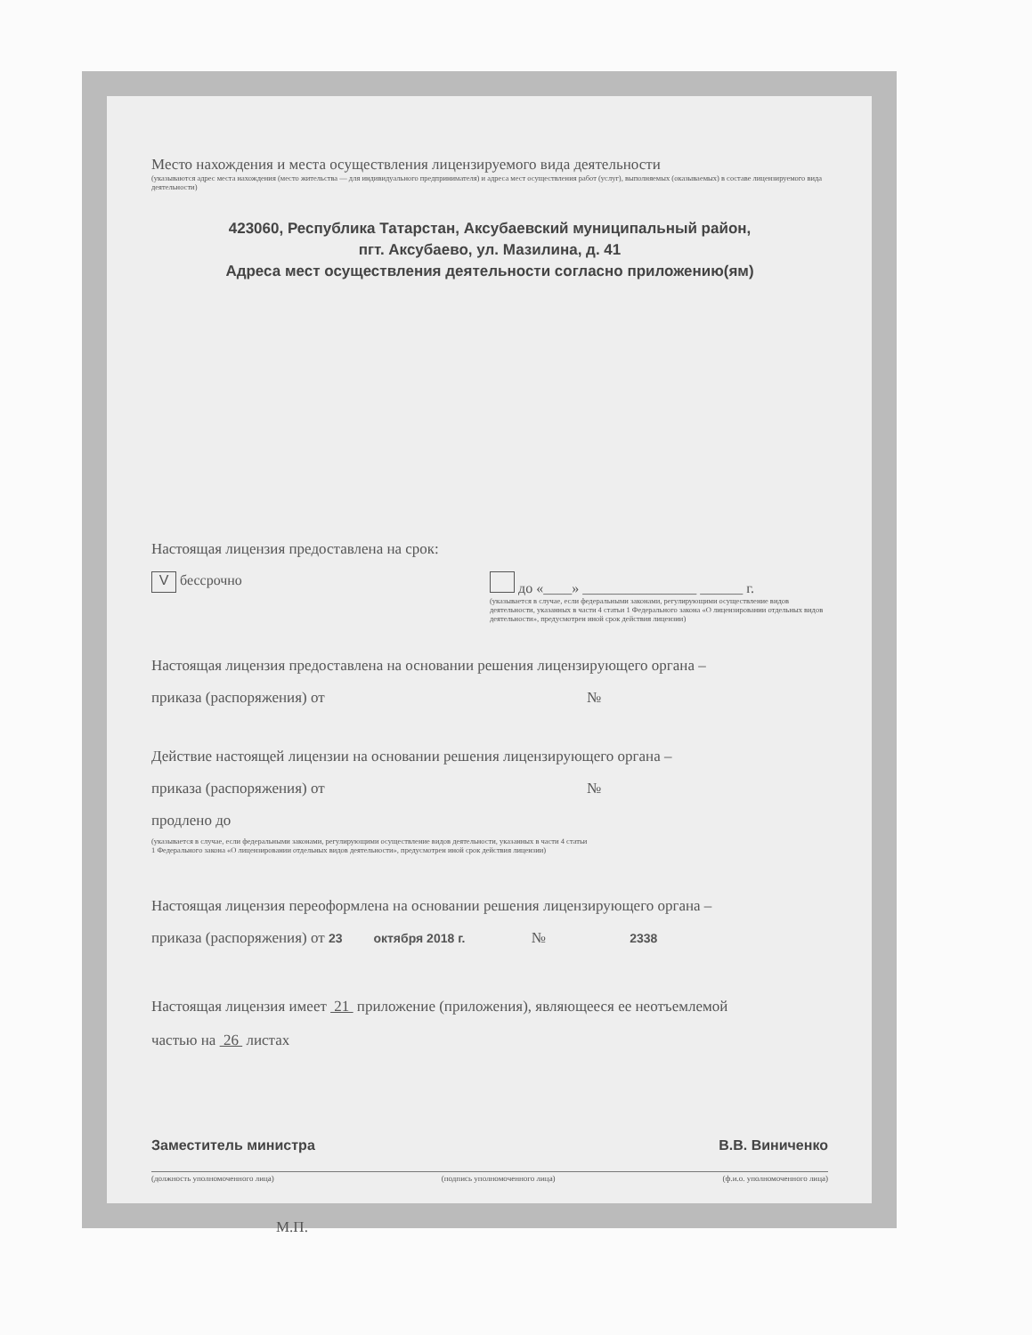Место нахождения и места осуществления лицензируемого вида деятельности
(указываются адрес места нахождения (место жительства — для индивидуального предпринимателя) и адреса мест осуществления работ (услуг), выполняемых (оказываемых) в составе лицензируемого вида деятельности)
423060, Республика Татарстан, Аксубаевский муниципальный район,
пгт. Аксубаево, ул. Мазилина, д. 41
Адреса мест осуществления деятельности согласно приложению(ям)
Настоящая лицензия предоставлена на срок:
V бессрочно до «____» ________________ ______ г.
(указывается в случае, если федеральными законами, регулирующими осуществление видов деятельности, указанных в части 4 статьи 1 Федерального закона «О лицензировании отдельных видов деятельности», предусмотрен иной срок действия лицензии)
Настоящая лицензия предоставлена на основании решения лицензирующего органа –
приказа (распоряжения) от №
Действие настоящей лицензии на основании решения лицензирующего органа –
приказа (распоряжения) от №
продлено до
(указывается в случае, если федеральными законами, регулирующими осуществление видов деятельности, указанных в части 4 статьи 1 Федерального закона «О лицензировании отдельных видов деятельности», предусмотрен иной срок действия лицензии)
Настоящая лицензия переоформлена на основании решения лицензирующего органа –
приказа (распоряжения) от 23 октября 2018 г. № 2338
Настоящая лицензия имеет 21 приложение (приложения), являющееся ее неотъемлемой
частью на 26 листах
Заместитель министра В.В. Виниченко
(должность уполномоченного лица) (подпись уполномоченного лица) (ф.и.о. уполномоченного лица)
М.П.